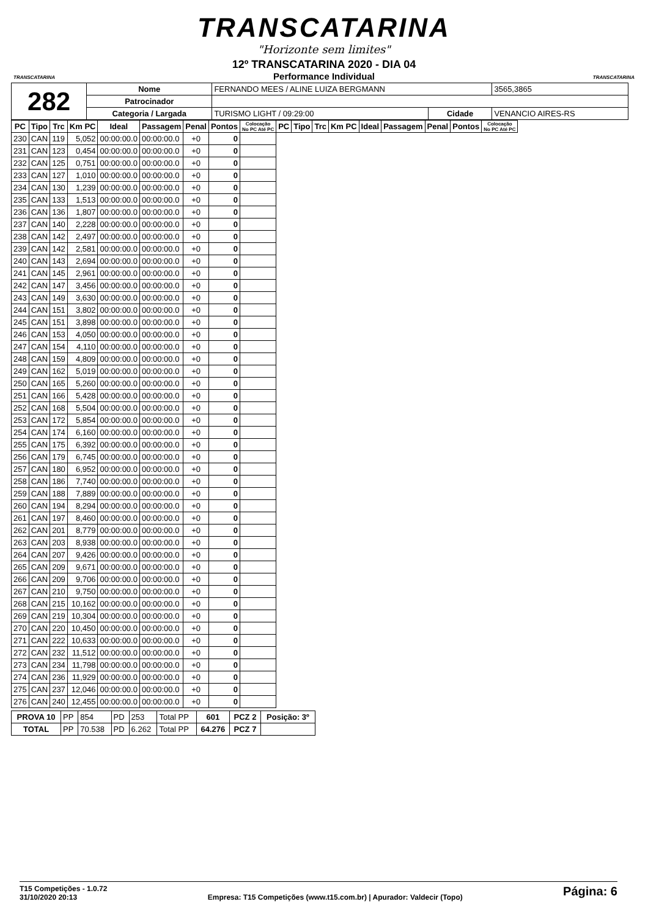TRANSCATARINA
"Horizonte sem limites"
TRANSCATARINA TRANSCATARINA
12º TRANSCATARINA 2020 - DIA 04
Performance Individual
| 282 | Nome | FERNANDO MEES / ALINE LUIZA BERGMANN | | | 3565,3865 |
| | Patrocinador | | | | |
| | Categoria / Largada | TURISMO LIGHT / 09:29:00 | Cidade | VENANCIO AIRES-RS | |
| PC | Tipo | Trc | Km PC | Ideal | Passagem | Penal | Pontos | Colocação No PC Até PC | PC | Tipo | Trc | Km PC | Ideal | Passagem | Penal | Pontos | Colocação No PC Até PC |
| --- | --- | --- | --- | --- | --- | --- | --- | --- | --- | --- | --- | --- | --- | --- | --- | --- | --- |
| 230 | CAN | 119 | 5,052 | 00:00:00.0 | 00:00:00.0 | +0 | 0 | | | | | | | | | | |
| 231 | CAN | 123 | 0,454 | 00:00:00.0 | 00:00:00.0 | +0 | 0 | | | | | | | | | | |
| 232 | CAN | 125 | 0,751 | 00:00:00.0 | 00:00:00.0 | +0 | 0 | | | | | | | | | | |
| 233 | CAN | 127 | 1,010 | 00:00:00.0 | 00:00:00.0 | +0 | 0 | | | | | | | | | | |
| 234 | CAN | 130 | 1,239 | 00:00:00.0 | 00:00:00.0 | +0 | 0 | | | | | | | | | | |
| 235 | CAN | 133 | 1,513 | 00:00:00.0 | 00:00:00.0 | +0 | 0 | | | | | | | | | | |
| 236 | CAN | 136 | 1,807 | 00:00:00.0 | 00:00:00.0 | +0 | 0 | | | | | | | | | | |
| 237 | CAN | 140 | 2,228 | 00:00:00.0 | 00:00:00.0 | +0 | 0 | | | | | | | | | | |
| 238 | CAN | 142 | 2,497 | 00:00:00.0 | 00:00:00.0 | +0 | 0 | | | | | | | | | | |
| 239 | CAN | 142 | 2,581 | 00:00:00.0 | 00:00:00.0 | +0 | 0 | | | | | | | | | | |
| 240 | CAN | 143 | 2,694 | 00:00:00.0 | 00:00:00.0 | +0 | 0 | | | | | | | | | | |
| 241 | CAN | 145 | 2,961 | 00:00:00.0 | 00:00:00.0 | +0 | 0 | | | | | | | | | | |
| 242 | CAN | 147 | 3,456 | 00:00:00.0 | 00:00:00.0 | +0 | 0 | | | | | | | | | | |
| 243 | CAN | 149 | 3,630 | 00:00:00.0 | 00:00:00.0 | +0 | 0 | | | | | | | | | | |
| 244 | CAN | 151 | 3,802 | 00:00:00.0 | 00:00:00.0 | +0 | 0 | | | | | | | | | | |
| 245 | CAN | 151 | 3,898 | 00:00:00.0 | 00:00:00.0 | +0 | 0 | | | | | | | | | | |
| 246 | CAN | 153 | 4,050 | 00:00:00.0 | 00:00:00.0 | +0 | 0 | | | | | | | | | | |
| 247 | CAN | 154 | 4,110 | 00:00:00.0 | 00:00:00.0 | +0 | 0 | | | | | | | | | | |
| 248 | CAN | 159 | 4,809 | 00:00:00.0 | 00:00:00.0 | +0 | 0 | | | | | | | | | | |
| 249 | CAN | 162 | 5,019 | 00:00:00.0 | 00:00:00.0 | +0 | 0 | | | | | | | | | | |
| 250 | CAN | 165 | 5,260 | 00:00:00.0 | 00:00:00.0 | +0 | 0 | | | | | | | | | | |
| 251 | CAN | 166 | 5,428 | 00:00:00.0 | 00:00:00.0 | +0 | 0 | | | | | | | | | | |
| 252 | CAN | 168 | 5,504 | 00:00:00.0 | 00:00:00.0 | +0 | 0 | | | | | | | | | | |
| 253 | CAN | 172 | 5,854 | 00:00:00.0 | 00:00:00.0 | +0 | 0 | | | | | | | | | | |
| 254 | CAN | 174 | 6,160 | 00:00:00.0 | 00:00:00.0 | +0 | 0 | | | | | | | | | | |
| 255 | CAN | 175 | 6,392 | 00:00:00.0 | 00:00:00.0 | +0 | 0 | | | | | | | | | | |
| 256 | CAN | 179 | 6,745 | 00:00:00.0 | 00:00:00.0 | +0 | 0 | | | | | | | | | | |
| 257 | CAN | 180 | 6,952 | 00:00:00.0 | 00:00:00.0 | +0 | 0 | | | | | | | | | | |
| 258 | CAN | 186 | 7,740 | 00:00:00.0 | 00:00:00.0 | +0 | 0 | | | | | | | | | | |
| 259 | CAN | 188 | 7,889 | 00:00:00.0 | 00:00:00.0 | +0 | 0 | | | | | | | | | | |
| 260 | CAN | 194 | 8,294 | 00:00:00.0 | 00:00:00.0 | +0 | 0 | | | | | | | | | | |
| 261 | CAN | 197 | 8,460 | 00:00:00.0 | 00:00:00.0 | +0 | 0 | | | | | | | | | | |
| 262 | CAN | 201 | 8,779 | 00:00:00.0 | 00:00:00.0 | +0 | 0 | | | | | | | | | | |
| 263 | CAN | 203 | 8,938 | 00:00:00.0 | 00:00:00.0 | +0 | 0 | | | | | | | | | | |
| 264 | CAN | 207 | 9,426 | 00:00:00.0 | 00:00:00.0 | +0 | 0 | | | | | | | | | | |
| 265 | CAN | 209 | 9,671 | 00:00:00.0 | 00:00:00.0 | +0 | 0 | | | | | | | | | | |
| 266 | CAN | 209 | 9,706 | 00:00:00.0 | 00:00:00.0 | +0 | 0 | | | | | | | | | | |
| 267 | CAN | 210 | 9,750 | 00:00:00.0 | 00:00:00.0 | +0 | 0 | | | | | | | | | | |
| 268 | CAN | 215 | 10,162 | 00:00:00.0 | 00:00:00.0 | +0 | 0 | | | | | | | | | | |
| 269 | CAN | 219 | 10,304 | 00:00:00.0 | 00:00:00.0 | +0 | 0 | | | | | | | | | | |
| 270 | CAN | 220 | 10,450 | 00:00:00.0 | 00:00:00.0 | +0 | 0 | | | | | | | | | | |
| 271 | CAN | 222 | 10,633 | 00:00:00.0 | 00:00:00.0 | +0 | 0 | | | | | | | | | | |
| 272 | CAN | 232 | 11,512 | 00:00:00.0 | 00:00:00.0 | +0 | 0 | | | | | | | | | | |
| 273 | CAN | 234 | 11,798 | 00:00:00.0 | 00:00:00.0 | +0 | 0 | | | | | | | | | | |
| 274 | CAN | 236 | 11,929 | 00:00:00.0 | 00:00:00.0 | +0 | 0 | | | | | | | | | | |
| 275 | CAN | 237 | 12,046 | 00:00:00.0 | 00:00:00.0 | +0 | 0 | | | | | | | | | | |
| 276 | CAN | 240 | 12,455 | 00:00:00.0 | 00:00:00.0 | +0 | 0 | | | | | | | | | | |
| PROVA 10 | PP | 854 | PD | 253 | Total PP | 601 | PCZ 2 | Posição: 3º |
| TOTAL | PP | 70.538 | PD | 6.262 | Total PP | 64.276 | PCZ 7 | |
T15 Competições - 1.0.72
31/10/2020 20:13 Empresa: T15 Competições (www.t15.com.br) | Apurador: Valdecir (Topo) Página: 6